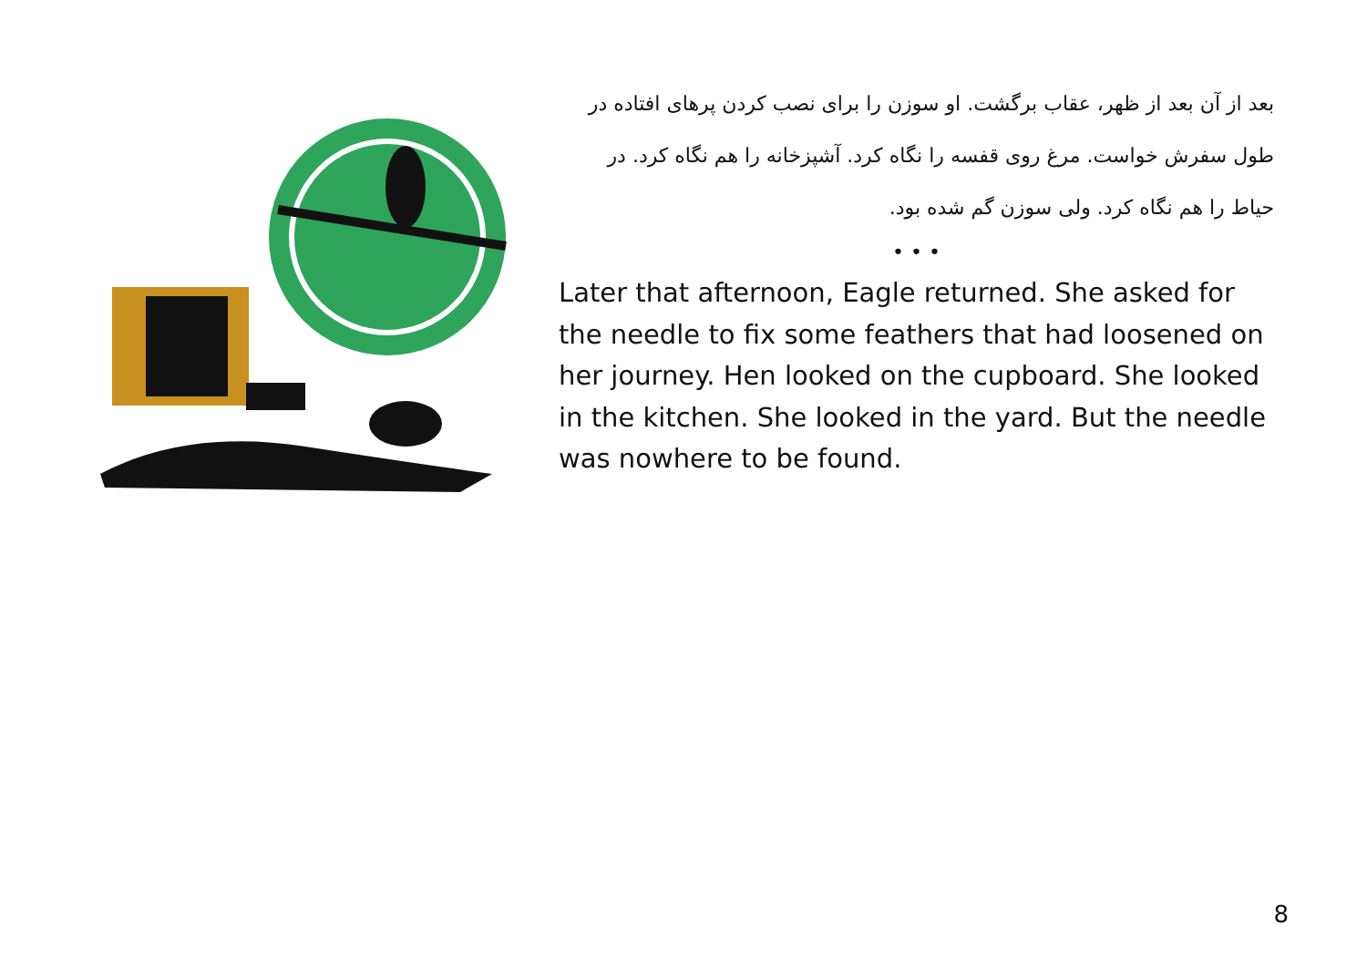بعد از آن بعد از ظهر، عقاب برگشت. او سوزن را برای نصب کردن پرهای افتاده در طول سفرش خواست. مرغ روی قفسه را نگاه کرد. آشپزخانه را هم نگاه کرد. در حیاط را هم نگاه کرد. ولی سوزن گم شده بود.
• • •
Later that afternoon, Eagle returned. She asked for the needle to fix some feathers that had loosened on her journey. Hen looked on the cupboard. She looked in the kitchen. She looked in the yard. But the needle was nowhere to be found.
8